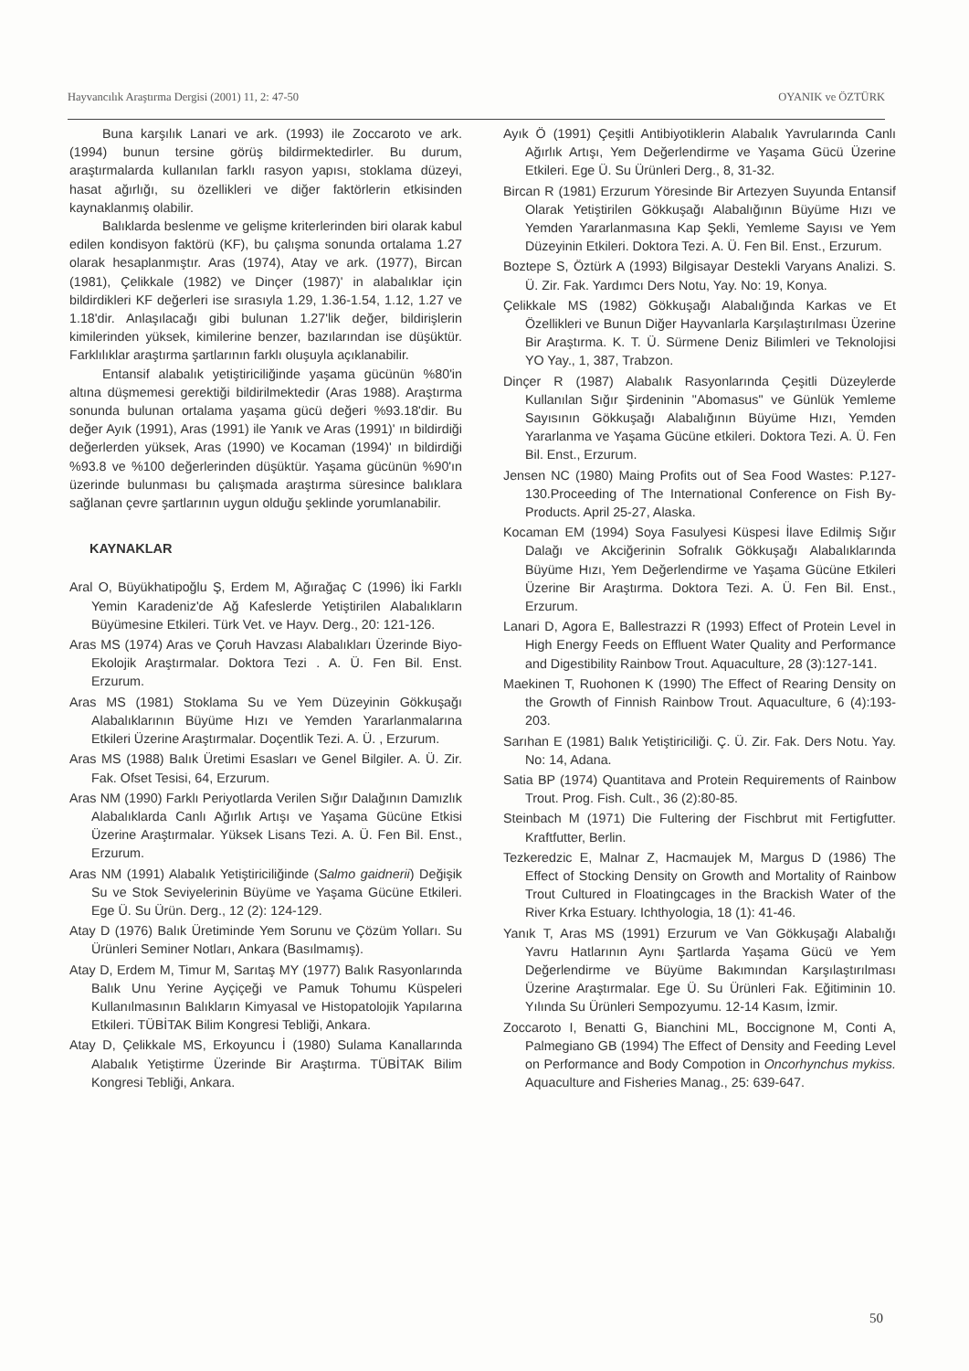Hayvancılık Araştırma Dergisi (2001) 11, 2: 47-50 OYANIK ve ÖZTÜRK
Buna karşılık Lanari ve ark. (1993) ile Zoccaroto ve ark. (1994) bunun tersine görüş bildirmektedirler. Bu durum, araştırmalarda kullanılan farklı rasyon yapısı, stoklama düzeyi, hasat ağırlığı, su özellikleri ve diğer faktörlerin etkisinden kaynaklanmış olabilir.
Balıklarda beslenme ve gelişme kriterlerinden biri olarak kabul edilen kondisyon faktörü (KF), bu çalışma sonunda ortalama 1.27 olarak hesaplanmıştır. Aras (1974), Atay ve ark. (1977), Bircan (1981), Çelikkale (1982) ve Dinçer (1987)' in alabalıklar için bildirdikleri KF değerleri ise sırasıyla 1.29, 1.36-1.54, 1.12, 1.27 ve 1.18'dir. Anlaşılacağı gibi bulunan 1.27'lik değer, bildirişlerin kimilerinden yüksek, kimilerine benzer, bazılarından ise düşüktür. Farklılıklar araştırma şartlarının farklı oluşuyla açıklanabilir.
Entansif alabalık yetiştiriciliğinde yaşama gücünün %80'in altına düşmemesi gerektiği bildirilmektedir (Aras 1988). Araştırma sonunda bulunan ortalama yaşama gücü değeri %93.18'dir. Bu değer Ayık (1991), Aras (1991) ile Yanık ve Aras (1991)' ın bildirdiği değerlerden yüksek, Aras (1990) ve Kocaman (1994)' ın bildirdiği %93.8 ve %100 değerlerinden düşüktür. Yaşama gücünün %90'ın üzerinde bulunması bu çalışmada araştırma süresince balıklara sağlanan çevre şartlarının uygun olduğu şeklinde yorumlanabilir.
KAYNAKLAR
Aral O, Büyükhatipoğlu Ş, Erdem M, Ağırağaç C (1996) İki Farklı Yemin Karadeniz'de Ağ Kafeslerde Yetiştirilen Alabalıkların Büyümesine Etkileri. Türk Vet. ve Hayv. Derg., 20: 121-126.
Aras MS (1974) Aras ve Çoruh Havzası Alabalıkları Üzerinde Biyo-Ekolojik Araştırmalar. Doktora Tezi . A. Ü. Fen Bil. Enst. Erzurum.
Aras MS (1981) Stoklama Su ve Yem Düzeyinin Gökkuşağı Alabalıklarının Büyüme Hızı ve Yemden Yararlanmalarına Etkileri Üzerine Araştırmalar. Doçentlik Tezi. A. Ü. , Erzurum.
Aras MS (1988) Balık Üretimi Esasları ve Genel Bilgiler. A. Ü. Zir. Fak. Ofset Tesisi, 64, Erzurum.
Aras NM (1990) Farklı Periyotlarda Verilen Sığır Dalağının Damızlık Alabalıklarda Canlı Ağırlık Artışı ve Yaşama Gücüne Etkisi Üzerine Araştırmalar. Yüksek Lisans Tezi. A. Ü. Fen Bil. Enst., Erzurum.
Aras NM (1991) Alabalık Yetiştiriciliğinde (Salmo gaidnerii) Değişik Su ve Stok Seviyelerinin Büyüme ve Yaşama Gücüne Etkileri. Ege Ü. Su Ürün. Derg., 12 (2): 124-129.
Atay D (1976) Balık Üretiminde Yem Sorunu ve Çözüm Yolları. Su Ürünleri Seminer Notları, Ankara (Basılmamış).
Atay D, Erdem M, Timur M, Sarıtaş MY (1977) Balık Rasyonlarında Balık Unu Yerine Ayçiçeği ve Pamuk Tohumu Küspeleri Kullanılmasının Balıkların Kimyasal ve Histopatolojik Yapılarına Etkileri. TÜBİTAK Bilim Kongresi Tebliği, Ankara.
Atay D, Çelikkale MS, Erkoyuncu İ (1980) Sulama Kanallarında Alabalık Yetiştirme Üzerinde Bir Araştırma. TÜBİTAK Bilim Kongresi Tebliği, Ankara.
Ayık Ö (1991) Çeşitli Antibiyotiklerin Alabalık Yavrularında Canlı Ağırlık Artışı, Yem Değerlendirme ve Yaşama Gücü Üzerine Etkileri. Ege Ü. Su Ürünleri Derg., 8, 31-32.
Bircan R (1981) Erzurum Yöresinde Bir Artezyen Suyunda Entansif Olarak Yetiştirilen Gökkuşağı Alabalığının Büyüme Hızı ve Yemden Yararlanmasına Kap Şekli, Yemleme Sayısı ve Yem Düzeyinin Etkileri. Doktora Tezi. A. Ü. Fen Bil. Enst., Erzurum.
Boztepe S, Öztürk A (1993) Bilgisayar Destekli Varyans Analizi. S. Ü. Zir. Fak. Yardımcı Ders Notu, Yay. No: 19, Konya.
Çelikkale MS (1982) Gökkuşağı Alabalığında Karkas ve Et Özellikleri ve Bunun Diğer Hayvanlarla Karşılaştırılması Üzerine Bir Araştırma. K. T. Ü. Sürmene Deniz Bilimleri ve Teknolojisi YO Yay., 1, 387, Trabzon.
Dinçer R (1987) Alabalık Rasyonlarında Çeşitli Düzeylerde Kullanılan Sığır Şirdeninin "Abomasus" ve Günlük Yemleme Sayısının Gökkuşağı Alabalığının Büyüme Hızı, Yemden Yararlanma ve Yaşama Gücüne etkileri. Doktora Tezi. A. Ü. Fen Bil. Enst., Erzurum.
Jensen NC (1980) Maing Profits out of Sea Food Wastes: P.127-130.Proceeding of The International Conference on Fish By-Products. April 25-27, Alaska.
Kocaman EM (1994) Soya Fasulyesi Küspesi İlave Edilmiş Sığır Dalağı ve Akciğerinin Sofralık Gökkuşağı Alabalıklarında Büyüme Hızı, Yem Değerlendirme ve Yaşama Gücüne Etkileri Üzerine Bir Araştırma. Doktora Tezi. A. Ü. Fen Bil. Enst., Erzurum.
Lanari D, Agora E, Ballestrazzi R (1993) Effect of Protein Level in High Energy Feeds on Effluent Water Quality and Performance and Digestibility Rainbow Trout. Aquaculture, 28 (3):127-141.
Maekinen T, Ruohonen K (1990) The Effect of Rearing Density on the Growth of Finnish Rainbow Trout. Aquaculture, 6 (4):193-203.
Sarıhan E (1981) Balık Yetiştiriciliği. Ç. Ü. Zir. Fak. Ders Notu. Yay. No: 14, Adana.
Satia BP (1974) Quantitava and Protein Requirements of Rainbow Trout. Prog. Fish. Cult., 36 (2):80-85.
Steinbach M (1971) Die Fultering der Fischbrut mit Fertigfutter. Kraftfutter, Berlin.
Tezkeredzic E, Malnar Z, Hacmaujek M, Margus D (1986) The Effect of Stocking Density on Growth and Mortality of Rainbow Trout Cultured in Floatingcages in the Brackish Water of the River Krka Estuary. Ichthyologia, 18 (1): 41-46.
Yanık T, Aras MS (1991) Erzurum ve Van Gökkuşağı Alabalığı Yavru Hatlarının Aynı Şartlarda Yaşama Gücü ve Yem Değerlendirme ve Büyüme Bakımından Karşılaştırılması Üzerine Araştırmalar. Ege Ü. Su Ürünleri Fak. Eğitiminin 10. Yılında Su Ürünleri Sempozyumu. 12-14 Kasım, İzmir.
Zoccaroto I, Benatti G, Bianchini ML, Boccignone M, Conti A, Palmegiano GB (1994) The Effect of Density and Feeding Level on Performance and Body Compotion in Oncorhynchus mykiss. Aquaculture and Fisheries Manag., 25: 639-647.
50